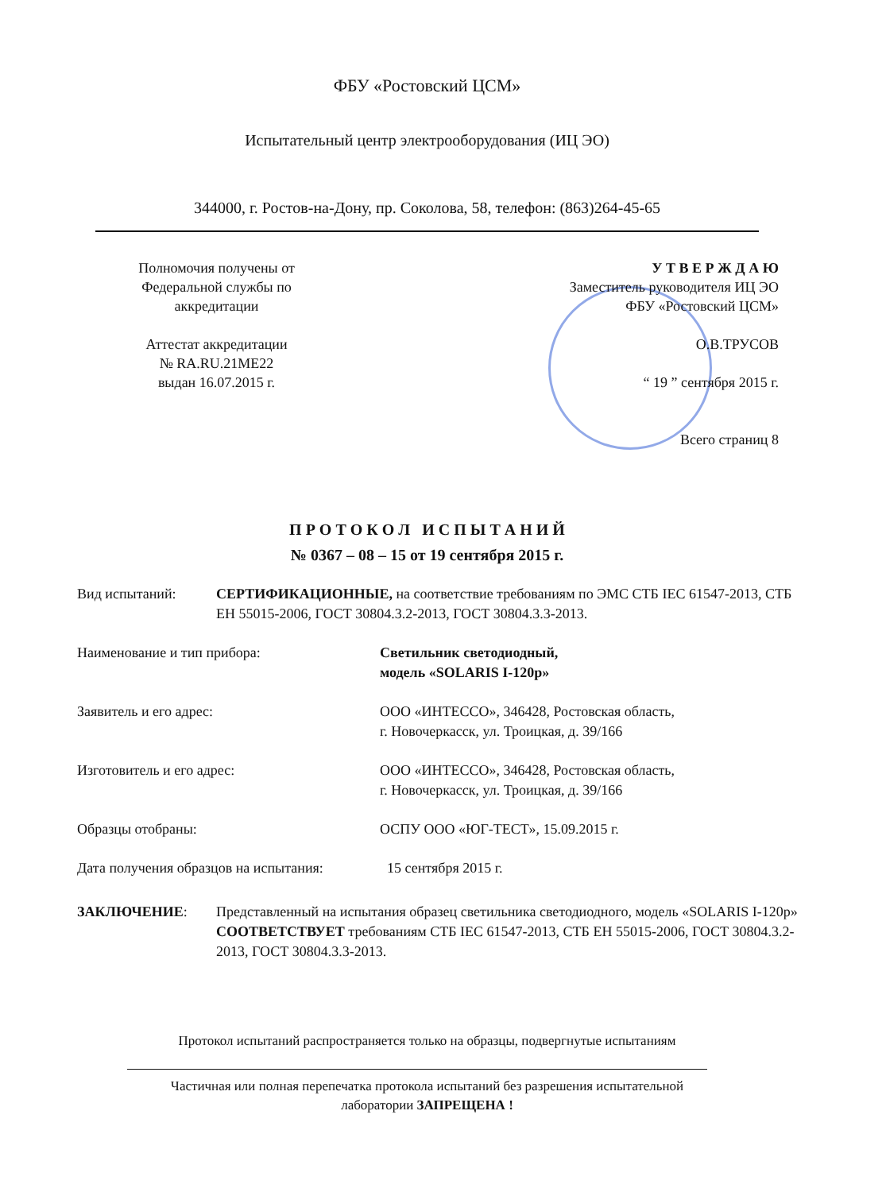ФБУ «Ростовский ЦСМ»
Испытательный центр электрооборудования (ИЦ ЭО)
344000, г. Ростов-на-Дону, пр. Соколова, 58, телефон: (863)264-45-65
Полномочия получены от
Федеральной службы по
аккредитации
Аттестат аккредитации
№ RA.RU.21ME22
выдан 16.07.2015 г.
У Т В Е Р Ж Д А Ю
Заместитель руководителя ИЦ ЭО
ФБУ «Ростовский ЦСМ»
О.В.ТРУСОВ
“ 19 ” сентября 2015 г.
Всего страниц 8
П Р О Т О К О Л И С П Ы Т А Н И Й
№ 0367 – 08 – 15 от 19 сентября 2015 г.
Вид испытаний: СЕРТИФИКАЦИОННЫЕ, на соответствие требованиям по ЭМС СТБ IEC 61547-2013, СТБ ЕН 55015-2006, ГОСТ 30804.3.2-2013, ГОСТ 30804.3.3-2013.
Наименование и тип прибора: Светильник светодиодный,
модель «SOLARIS I-120р»
Заявитель и его адрес: ООО «ИНТЕССО», 346428, Ростовская область,
г. Новочеркасск, ул. Троицкая, д. 39/166
Изготовитель и его адрес: ООО «ИНТЕССО», 346428, Ростовская область,
г. Новочеркасск, ул. Троицкая, д. 39/166
Образцы отобраны: ОСПУ ООО «ЮГ-ТЕСТ», 15.09.2015 г.
Дата получения образцов на испытания:
15 сентября 2015 г.
ЗАКЛЮЧЕНИЕ: Представленный на испытания образец светильника светодиодного, модель «SOLARIS I-120р» СООТВЕТСТВУЕТ требованиям СТБ IEC 61547-2013, СТБ ЕН 55015-2006, ГОСТ 30804.3.2-2013, ГОСТ 30804.3.3-2013.
Протокол испытаний распространяется только на образцы, подвергнутые испытаниям
Частичная или полная перепечатка протокола испытаний без разрешения испытательной
лаборатории ЗАПРЕЩЕНА !